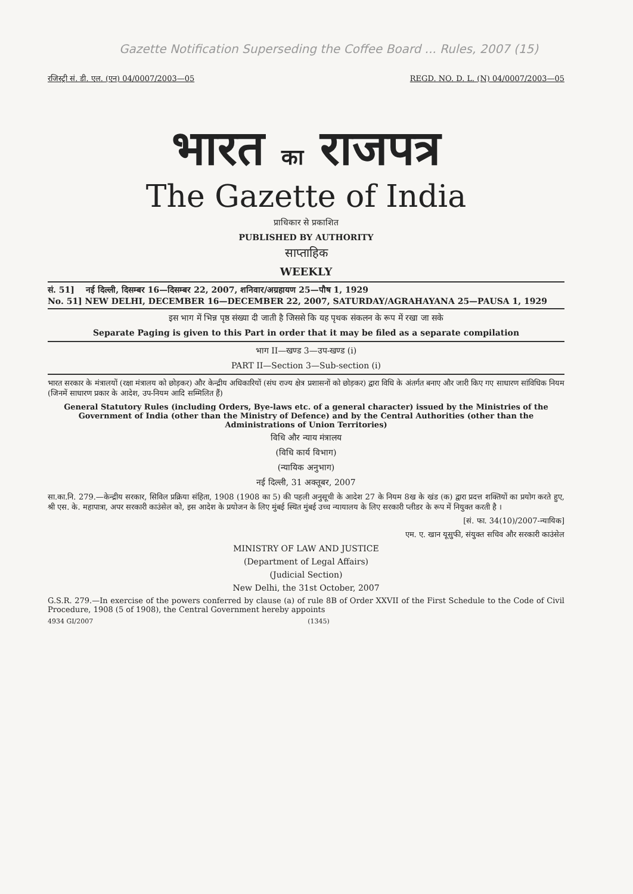Gazette Notification Superseding the Coffee Board ... Rules, 2007 (15)
रजिस्ट्री सं. डी. एल. (एन) 04/0007/2003—05 REGD. NO. D. L. (N) 04/0007/2003—05
भारत का राजपत्र
The Gazette of India
प्राधिकार से प्रकाशित
PUBLISHED BY AUTHORITY
साप्ताहिक
WEEKLY
सं. 51] नई दिल्ली, दिसम्बर 16—दिसम्बर 22, 2007, शनिवार/अग्रहायण 25—पौष 1, 1929
No. 51] NEW DELHI, DECEMBER 16—DECEMBER 22, 2007, SATURDAY/AGRAHAYANA 25—PAUSA 1, 1929
इस भाग में भिन्न पृष्ठ संख्या दी जाती है जिससे कि यह पृथक संकलन के रूप में रखा जा सके
Separate Paging is given to this Part in order that it may be filed as a separate compilation
भाग II—खण्ड 3—उप-खण्ड (i)
PART II—Section 3—Sub-section (i)
भारत सरकार के मंत्रालयों (रक्षा मंत्रालय को छोड़कर) और केन्द्रीय अधिकारियों (संघ राज्य क्षेत्र प्रशासनों को छोड़कर) द्वारा विधि के अंतर्गत बनाए और जारी किए गए साधारण सांविधिक नियम (जिनमें साधारण प्रकार के आदेश, उप-नियम आदि सम्मिलित हैं)
General Statutory Rules (including Orders, Bye-laws etc. of a general character) issued by the Ministries of the Government of India (other than the Ministry of Defence) and by the Central Authorities (other than the Administrations of Union Territories)
विधि और न्याय मंत्रालय
(विधि कार्य विभाग)
(न्यायिक अनुभाग)
नई दिल्ली, 31 अक्तूबर, 2007
सा.का.नि. 279.—केन्द्रीय सरकार, सिविल प्रक्रिया संहिता, 1908 (1908 का 5) की पहली अनुसूची के आदेश 27 के नियम 8ख के खंड (क) द्वारा प्रदत्त शक्तियों का प्रयोग करते हुए, श्री एस. के. महापात्रा, अपर सरकारी काउंसेल को, इस आदेश के प्रयोजन के लिए मुंबई स्थित मुंबई उच्च न्यायालय के लिए सरकारी प्लीडर के रूप में नियुक्त करती है ।
[सं. फा. 34(10)/2007-न्यायिक]
एम. ए. खान यूसुफी, संयुक्त सचिव और सरकारी काउंसेल
MINISTRY OF LAW AND JUSTICE
(Department of Legal Affairs)
(Judicial Section)
New Delhi, the 31st October, 2007
G.S.R. 279.—In exercise of the powers conferred by clause (a) of rule 8B of Order XXVII of the First Schedule to the Code of Civil Procedure, 1908 (5 of 1908), the Central Government hereby appoints
4934 GI/2007 (1345)